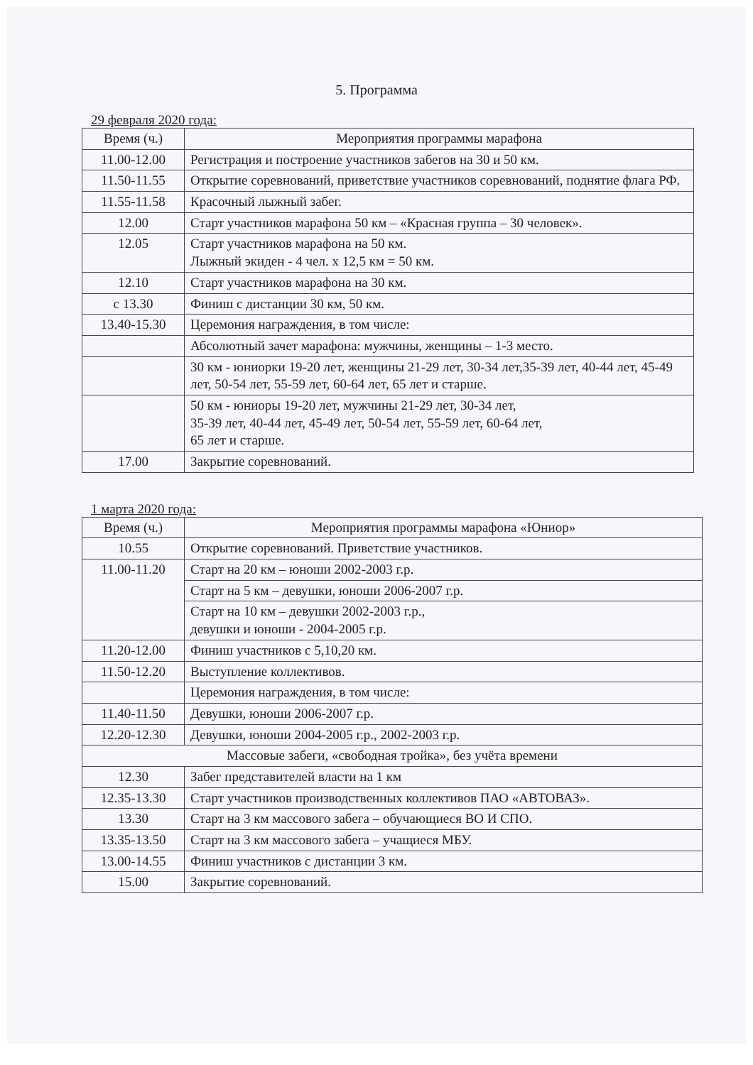5. Программа
29 февраля 2020 года:
| Время (ч.) | Мероприятия программы марафона |
| --- | --- |
| 11.00-12.00 | Регистрация и построение участников забегов на 30 и 50 км. |
| 11.50-11.55 | Открытие соревнований, приветствие участников соревнований, поднятие флага РФ. |
| 11.55-11.58 | Красочный лыжный забег. |
| 12.00 | Старт участников марафона 50 км – «Красная группа – 30 человек». |
| 12.05 | Старт участников марафона на 50 км. Лыжный экиден - 4 чел. х 12,5 км = 50 км. |
| 12.10 | Старт участников марафона на 30 км. |
| с 13.30 | Финиш с дистанции 30 км, 50 км. |
| 13.40-15.30 | Церемония награждения, в том числе: |
| | Абсолютный зачет марафона: мужчины, женщины – 1-3 место. |
| | 30 км - юниорки 19-20 лет, женщины 21-29 лет, 30-34 лет,35-39 лет, 40-44 лет, 45-49 лет, 50-54 лет, 55-59 лет, 60-64 лет, 65 лет и старше. |
| | 50 км - юниоры 19-20 лет, мужчины 21-29 лет, 30-34 лет, 35-39 лет, 40-44 лет, 45-49 лет, 50-54 лет, 55-59 лет, 60-64 лет, 65 лет и старше. |
| 17.00 | Закрытие соревнований. |
1 марта 2020 года:
| Время (ч.) | Мероприятия программы марафона «Юниор» |
| --- | --- |
| 10.55 | Открытие соревнований. Приветствие участников. |
| 11.00-11.20 | Старт на 20 км – юноши 2002-2003 г.р. |
| | Старт на 5 км – девушки, юноши 2006-2007 г.р. |
| | Старт на 10 км – девушки 2002-2003 г.р., девушки и юноши - 2004-2005 г.р. |
| 11.20-12.00 | Финиш участников с 5,10,20 км. |
| 11.50-12.20 | Выступление коллективов. |
| | Церемония награждения, в том числе: |
| 11.40-11.50 | Девушки, юноши 2006-2007 г.р. |
| 12.20-12.30 | Девушки, юноши 2004-2005 г.р., 2002-2003 г.р. |
| Массовые забеги, «свободная тройка», без учёта времени | |
| 12.30 | Забег представителей власти на 1 км |
| 12.35-13.30 | Старт участников производственных коллективов ПАО «АВТОВАЗ». |
| 13.30 | Старт на 3 км массового забега – обучающиеся ВО И СПО. |
| 13.35-13.50 | Старт на 3 км массового забега – учащиеся МБУ. |
| 13.00-14.55 | Финиш участников с дистанции 3 км. |
| 15.00 | Закрытие соревнований. |